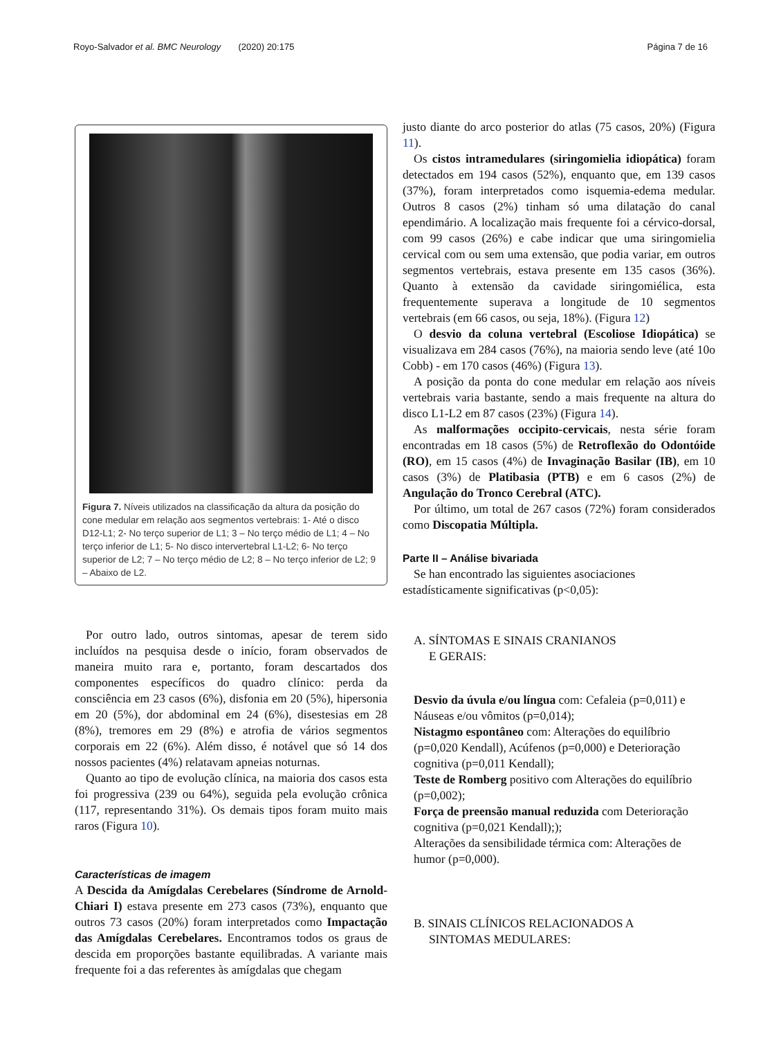Royo-Salvador et al. BMC Neurology (2020) 20:175 Página 7 de 16
Figura 7. Níveis utilizados na classificação da altura da posição do cone medular em relação aos segmentos vertebrais: 1- Até o disco D12-L1; 2- No terço superior de L1; 3 – No terço médio de L1; 4 – No terço inferior de L1; 5- No disco intervertebral L1-L2; 6- No terço superior de L2; 7 – No terço médio de L2; 8 – No terço inferior de L2; 9 – Abaixo de L2.
Por outro lado, outros sintomas, apesar de terem sido incluídos na pesquisa desde o início, foram observados de maneira muito rara e, portanto, foram descartados dos componentes específicos do quadro clínico: perda da consciência em 23 casos (6%), disfonia em 20 (5%), hipersonia em 20 (5%), dor abdominal em 24 (6%), disestesias em 28 (8%), tremores em 29 (8%) e atrofia de vários segmentos corporais em 22 (6%). Além disso, é notável que só 14 dos nossos pacientes (4%) relatavam apneias noturnas.
Quanto ao tipo de evolução clínica, na maioria dos casos esta foi progressiva (239 ou 64%), seguida pela evolução crônica (117, representando 31%). Os demais tipos foram muito mais raros (Figura 10).
Características de imagem
A Descida da Amígdalas Cerebelares (Síndrome de Arnold-Chiari I) estava presente em 273 casos (73%), enquanto que outros 73 casos (20%) foram interpretados como Impactação das Amígdalas Cerebelares. Encontramos todos os graus de descida em proporções bastante equilibradas. A variante mais frequente foi a das referentes às amígdalas que chegam
justo diante do arco posterior do atlas (75 casos, 20%) (Figura 11).
Os cistos intramedulares (siringomielia idiopática) foram detectados em 194 casos (52%), enquanto que, em 139 casos (37%), foram interpretados como isquemia-edema medular. Outros 8 casos (2%) tinham só uma dilatação do canal ependimário. A localização mais frequente foi a cérvico-dorsal, com 99 casos (26%) e cabe indicar que uma siringomielia cervical com ou sem uma extensão, que podia variar, em outros segmentos vertebrais, estava presente em 135 casos (36%). Quanto à extensão da cavidade siringomiélica, esta frequentemente superava a longitude de 10 segmentos vertebrais (em 66 casos, ou seja, 18%). (Figura 12)
O desvio da coluna vertebral (Escoliose Idiopática) se visualizava em 284 casos (76%), na maioria sendo leve (até 10o Cobb) - em 170 casos (46%) (Figura 13).
A posição da ponta do cone medular em relação aos níveis vertebrais varia bastante, sendo a mais frequente na altura do disco L1-L2 em 87 casos (23%) (Figura 14).
As malformações occipito-cervicais, nesta série foram encontradas em 18 casos (5%) de Retroflexão do Odontóide (RO), em 15 casos (4%) de Invaginação Basilar (IB), em 10 casos (3%) de Platibasia (PTB) e em 6 casos (2%) de Angulação do Tronco Cerebral (ATC).
Por último, um total de 267 casos (72%) foram considerados como Discopatia Múltipla.
Parte II – Análise bivariada
Se han encontrado las siguientes asociaciones estadísticamente significativas (p<0,05):
A. SÍNTOMAS E SINAIS CRANIANOS
E GERAIS:
Desvio da úvula e/ou língua com: Cefaleia (p=0,011) e Náuseas e/ou vômitos (p=0,014);
Nistagmo espontâneo com: Alterações do equilíbrio (p=0,020 Kendall), Acúfenos (p=0,000) e Deterioração cognitiva (p=0,011 Kendall);
Teste de Romberg positivo com Alterações do equilíbrio (p=0,002);
Força de preensão manual reduzida com Deterioração cognitiva (p=0,021 Kendall););
Alterações da sensibilidade térmica com: Alterações de humor (p=0,000).
B. SINAIS CLÍNICOS RELACIONADOS A
SINTOMAS MEDULARES: